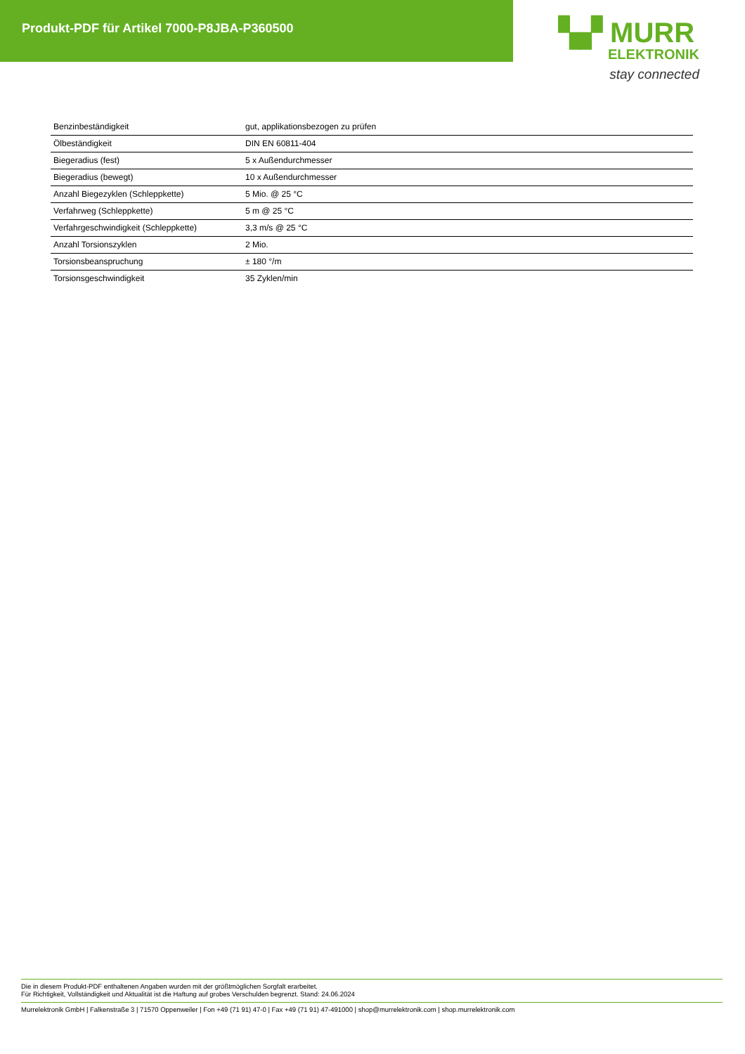Produkt-PDF für Artikel 7000-P8JBA-P360500
▚▞ MURR
ELEKTRONIK
stay connected
| Benzinbeständigkeit | gut, applikationsbezogen zu prüfen |
| Ölbeständigkeit | DIN EN 60811-404 |
| Biegeradius (fest) | 5 x Außendurchmesser |
| Biegeradius (bewegt) | 10 x Außendurchmesser |
| Anzahl Biegezyklen (Schleppkette) | 5 Mio. @ 25 °C |
| Verfahrweg (Schleppkette) | 5 m @ 25 °C |
| Verfahrgeschwindigkeit (Schleppkette) | 3,3 m/s @ 25 °C |
| Anzahl Torsionszyklen | 2 Mio. |
| Torsionsbeanspruchung | ± 180 °/m |
| Torsionsgeschwindigkeit | 35 Zyklen/min |
Die in diesem Produkt-PDF enthaltenen Angaben wurden mit der größtmöglichen Sorgfalt erarbeitet.
Für Richtigkeit, Vollständigkeit und Aktualität ist die Haftung auf grobes Verschulden begrenzt. Stand: 24.06.2024
Murrelektronik GmbH | Falkenstraße 3 | 71570 Oppenweiler | Fon +49 (71 91) 47-0 | Fax +49 (71 91) 47-491000 | shop@murrelektronik.com | shop.murrelektronik.com